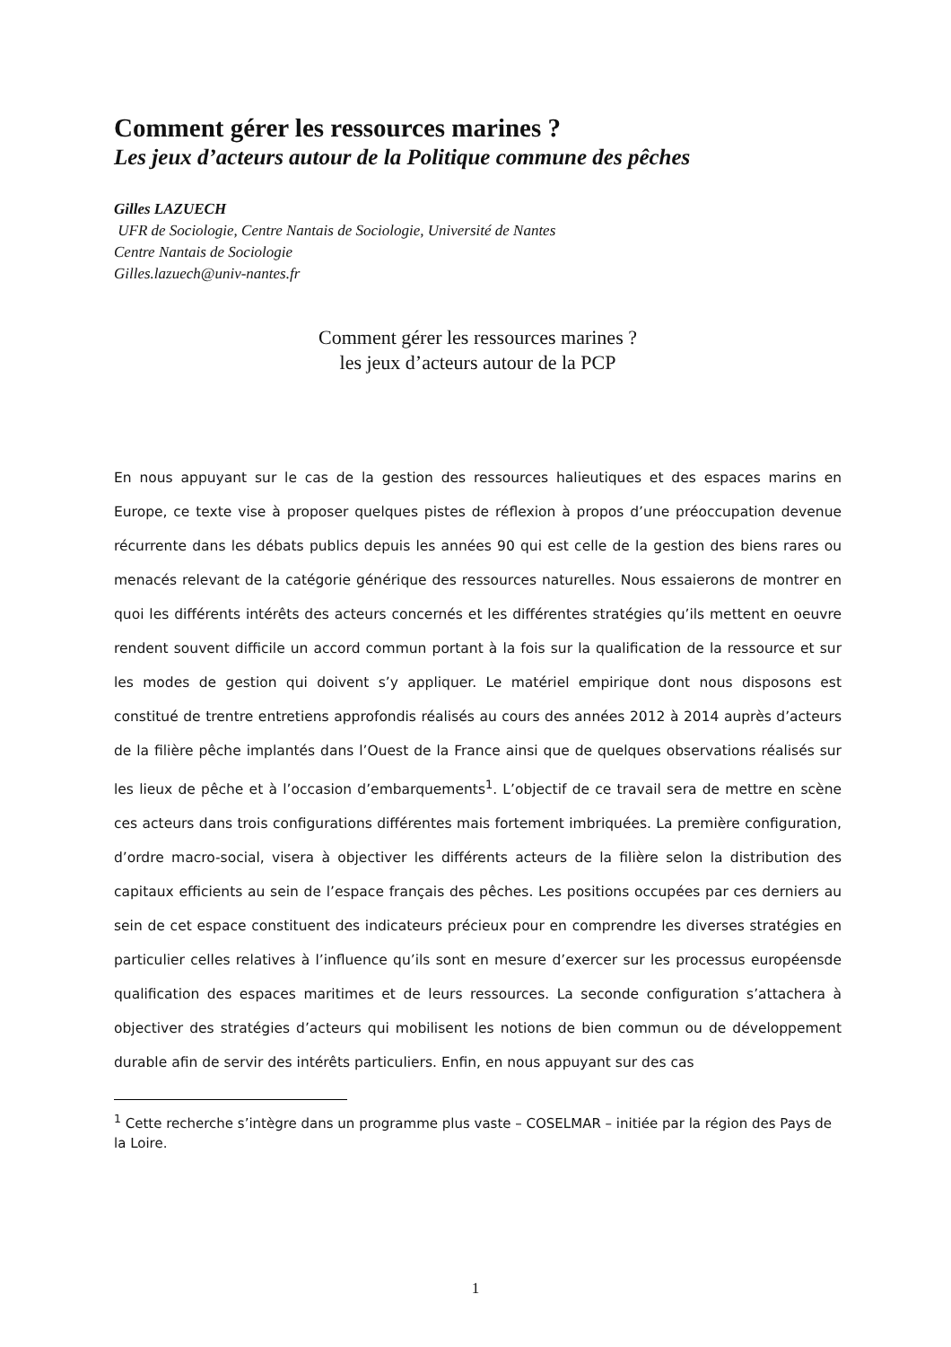Comment gérer les ressources marines ?
Les jeux d’acteurs autour de la Politique commune des pêches
Gilles LAZUECH
UFR de Sociologie, Centre Nantais de Sociologie, Université de Nantes
Centre Nantais de Sociologie
Gilles.lazuech@univ-nantes.fr
Comment gérer les ressources marines ?
les jeux d’acteurs autour de la PCP
En nous appuyant sur le cas de la gestion des ressources halieutiques et des espaces marins en Europe, ce texte vise à proposer quelques pistes de réflexion à propos d’une préoccupation devenue récurrente dans les débats publics depuis les années 90 qui est celle de la gestion des biens rares ou menacés relevant de la catégorie générique des ressources naturelles. Nous essaierons de montrer en quoi les différents intérêts des acteurs concernés et les différentes stratégies qu’ils mettent en oeuvre rendent souvent difficile un accord commun portant à la fois sur la qualification de la ressource et sur les modes de gestion qui doivent s’y appliquer. Le matériel empirique dont nous disposons est constitué de trentre entretiens approfondis réalisés au cours des années 2012 à 2014 auprès d’acteurs de la filière pêche implantés dans l’Ouest de la France ainsi que de quelques observations réalisés sur les lieux de pêche et à l’occasion d’embarquements<sup>1</sup>. L’objectif de ce travail sera de mettre en scène ces acteurs dans trois configurations différentes mais fortement imbriquées. La première configuration, d’ordre macro-social, visera à objectiver les différents acteurs de la filière selon la distribution des capitaux efficients au sein de l’espace français des pêches. Les positions occupées par ces derniers au sein de cet espace constituent des indicateurs précieux pour en comprendre les diverses stratégies en particulier celles relatives à l’influence qu’ils sont en mesure d’exercer sur les processus européensde qualification des espaces maritimes et de leurs ressources. La seconde configuration s’attachera à objectiver des stratégies d’acteurs qui mobilisent les notions de bien commun ou de développement durable afin de servir des intérêts particuliers. Enfin, en nous appuyant sur des cas
<sup>1</sup> Cette recherche s’intègre dans un programme plus vaste – COSELMAR – initiée par la région des Pays de la Loire.
1